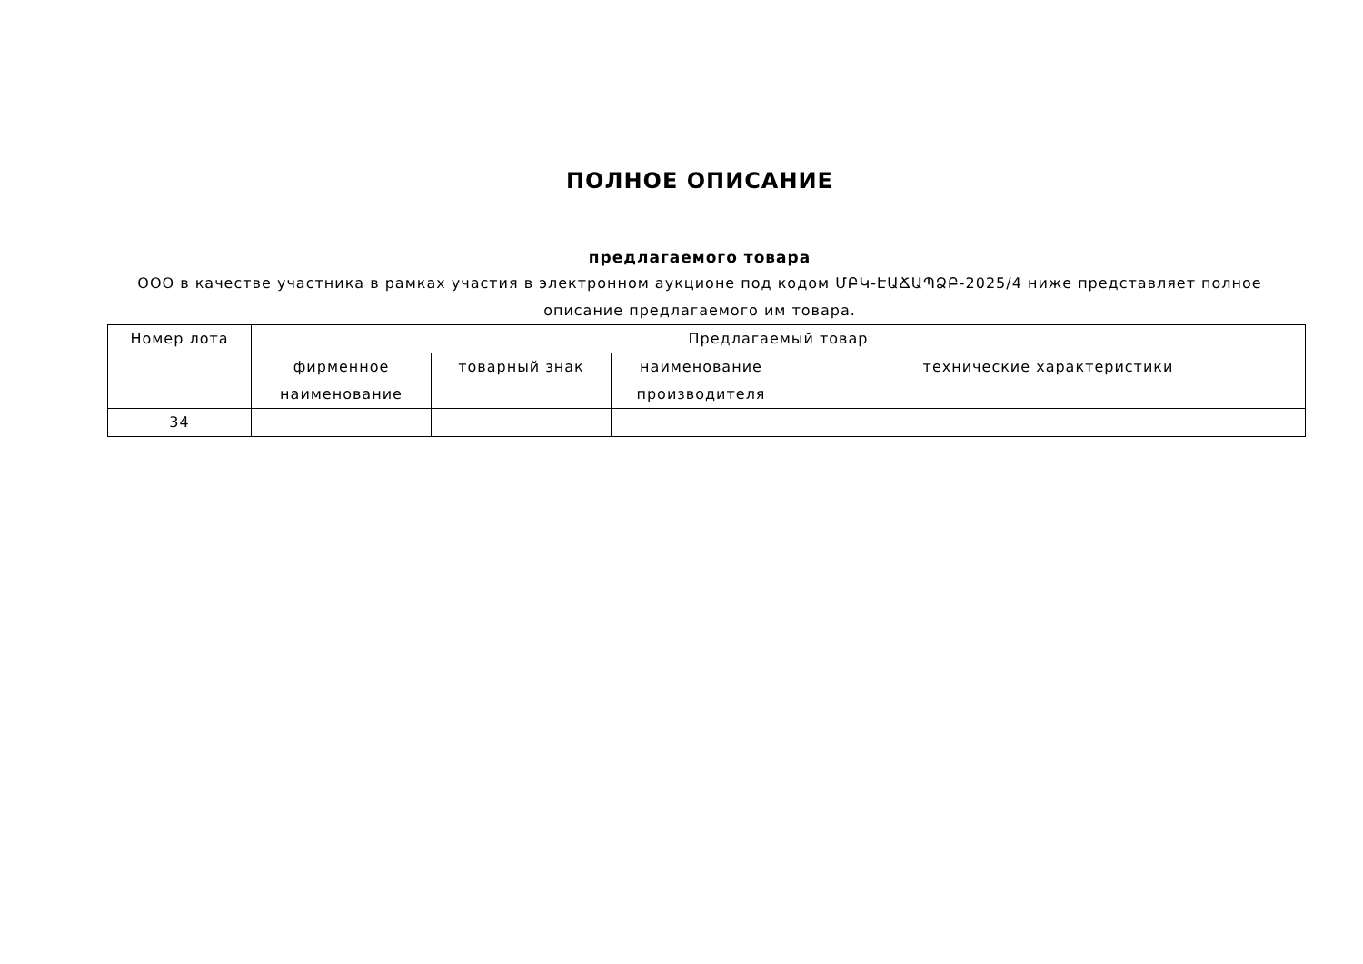ПОЛНОЕ ОПИСАНИЕ
предлагаемого товара
ООО в качестве участника в рамках участия в электронном аукционе под кодом ՄԲԿ-ԷԱՃԱՊՁԲ-2025/4 ниже представляет полное описание предлагаемого им товара.
| Номер лота | Предлагаемый товар | | | |
| --- | --- | --- | --- | --- |
| | фирменное наименование | товарный знак | наименование производителя | технические характеристики |
| 34 | | | | |